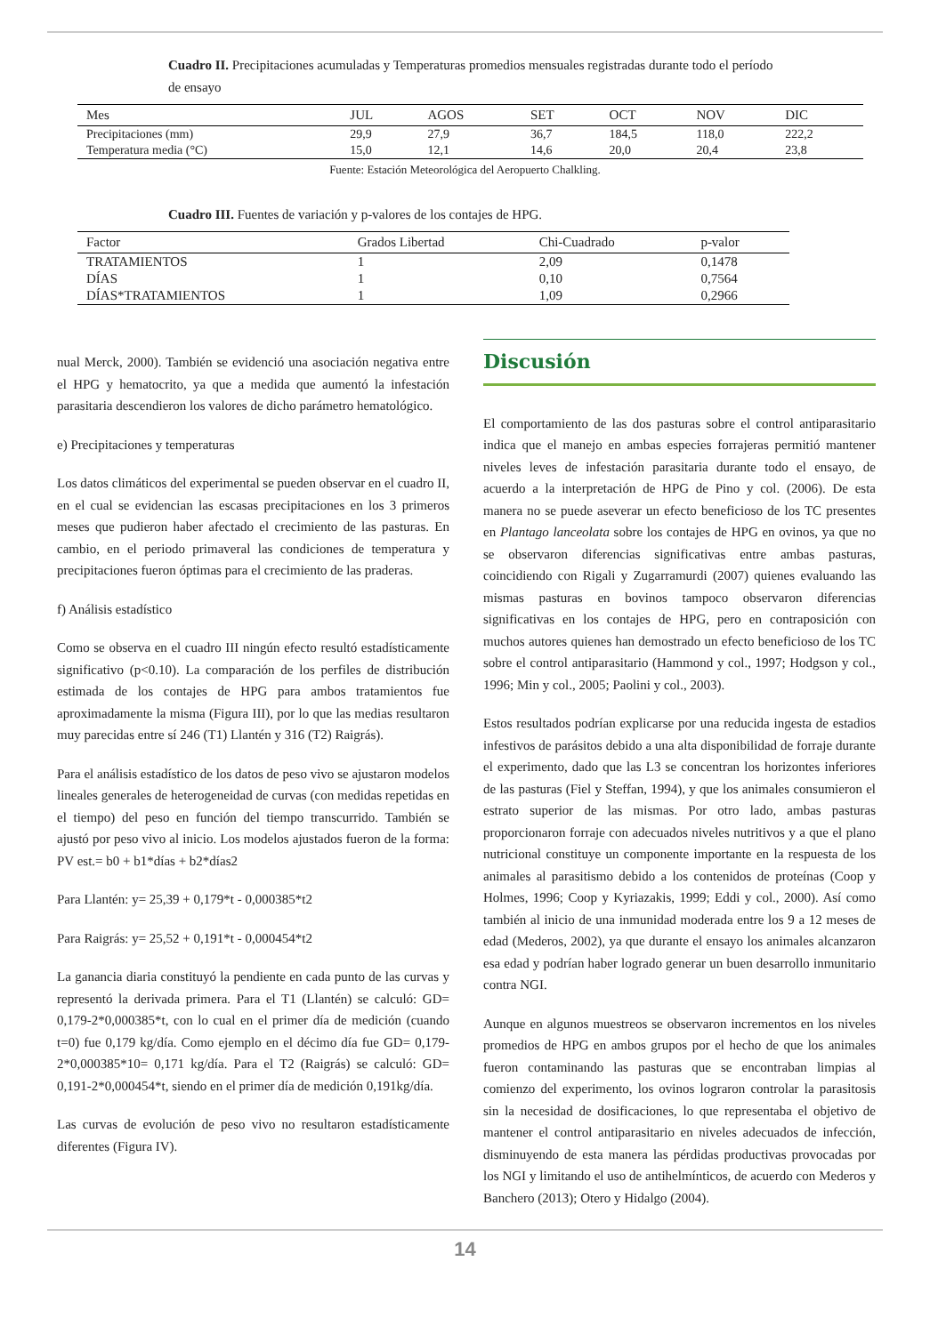Cuadro II. Precipitaciones acumuladas y Temperaturas promedios mensuales registradas durante todo el período de ensayo
| Mes | JUL | AGOS | SET | OCT | NOV | DIC |
| --- | --- | --- | --- | --- | --- | --- |
| Precipitaciones (mm) | 29,9 | 27,9 | 36,7 | 184,5 | 118,0 | 222,2 |
| Temperatura media (°C) | 15,0 | 12,1 | 14,6 | 20,0 | 20,4 | 23,8 |
Fuente: Estación Meteorológica del Aeropuerto Chalkling.
Cuadro III. Fuentes de variación y p-valores de los contajes de HPG.
| Factor | Grados Libertad | Chi-Cuadrado | p-valor |
| --- | --- | --- | --- |
| TRATAMIENTOS | 1 | 2,09 | 0,1478 |
| DÍAS | 1 | 0,10 | 0,7564 |
| DÍAS*TRATAMIENTOS | 1 | 1,09 | 0,2966 |
nual Merck, 2000). También se evidenció una asociación negativa entre el HPG y hematocrito, ya que a medida que aumentó la infestación parasitaria descendieron los valores de dicho parámetro hematológico.
e) Precipitaciones y temperaturas
Los datos climáticos del experimental se pueden observar en el cuadro II, en el cual se evidencian las escasas precipitaciones en los 3 primeros meses que pudieron haber afectado el crecimiento de las pasturas. En cambio, en el periodo primaveral las condiciones de temperatura y precipitaciones fueron óptimas para el crecimiento de las praderas.
f) Análisis estadístico
Como se observa en el cuadro III ningún efecto resultó estadísticamente significativo (p<0.10). La comparación de los perfiles de distribución estimada de los contajes de HPG para ambos tratamientos fue aproximadamente la misma (Figura III), por lo que las medias resultaron muy parecidas entre sí 246 (T1) Llantén y 316 (T2) Raigrás).
Para el análisis estadístico de los datos de peso vivo se ajustaron modelos lineales generales de heterogeneidad de curvas (con medidas repetidas en el tiempo) del peso en función del tiempo transcurrido. También se ajustó por peso vivo al inicio. Los modelos ajustados fueron de la forma: PV est.= b0 + b1*días + b2*días2
Para Llantén: y= 25,39 + 0,179*t - 0,000385*t2
Para Raigrás: y= 25,52 + 0,191*t - 0,000454*t2
La ganancia diaria constituyó la pendiente en cada punto de las curvas y representó la derivada primera. Para el T1 (Llantén) se calculó: GD= 0,179-2*0,000385*t, con lo cual en el primer día de medición (cuando t=0) fue 0,179 kg/día. Como ejemplo en el décimo día fue GD= 0,179-2*0,000385*10= 0,171 kg/día. Para el T2 (Raigrás) se calculó: GD= 0,191-2*0,000454*t, siendo en el primer día de medición 0,191kg/día.
Las curvas de evolución de peso vivo no resultaron estadísticamente diferentes (Figura IV).
Discusión
El comportamiento de las dos pasturas sobre el control antiparasitario indica que el manejo en ambas especies forrajeras permitió mantener niveles leves de infestación parasitaria durante todo el ensayo, de acuerdo a la interpretación de HPG de Pino y col. (2006). De esta manera no se puede aseverar un efecto beneficioso de los TC presentes en Plantago lanceolata sobre los contajes de HPG en ovinos, ya que no se observaron diferencias significativas entre ambas pasturas, coincidiendo con Rigali y Zugarramurdi (2007) quienes evaluando las mismas pasturas en bovinos tampoco observaron diferencias significativas en los contajes de HPG, pero en contraposición con muchos autores quienes han demostrado un efecto beneficioso de los TC sobre el control antiparasitario (Hammond y col., 1997; Hodgson y col., 1996; Min y col., 2005; Paolini y col., 2003).
Estos resultados podrían explicarse por una reducida ingesta de estadios infestivos de parásitos debido a una alta disponibilidad de forraje durante el experimento, dado que las L3 se concentran los horizontes inferiores de las pasturas (Fiel y Steffan, 1994), y que los animales consumieron el estrato superior de las mismas. Por otro lado, ambas pasturas proporcionaron forraje con adecuados niveles nutritivos y a que el plano nutricional constituye un componente importante en la respuesta de los animales al parasitismo debido a los contenidos de proteínas (Coop y Holmes, 1996; Coop y Kyriazakis, 1999; Eddi y col., 2000). Así como también al inicio de una inmunidad moderada entre los 9 a 12 meses de edad (Mederos, 2002), ya que durante el ensayo los animales alcanzaron esa edad y podrían haber logrado generar un buen desarrollo inmunitario contra NGI.
Aunque en algunos muestreos se observaron incrementos en los niveles promedios de HPG en ambos grupos por el hecho de que los animales fueron contaminando las pasturas que se encontraban limpias al comienzo del experimento, los ovinos lograron controlar la parasitosis sin la necesidad de dosificaciones, lo que representaba el objetivo de mantener el control antiparasitario en niveles adecuados de infección, disminuyendo de esta manera las pérdidas productivas provocadas por los NGI y limitando el uso de antihelmínticos, de acuerdo con Mederos y Banchero (2013); Otero y Hidalgo (2004).
14